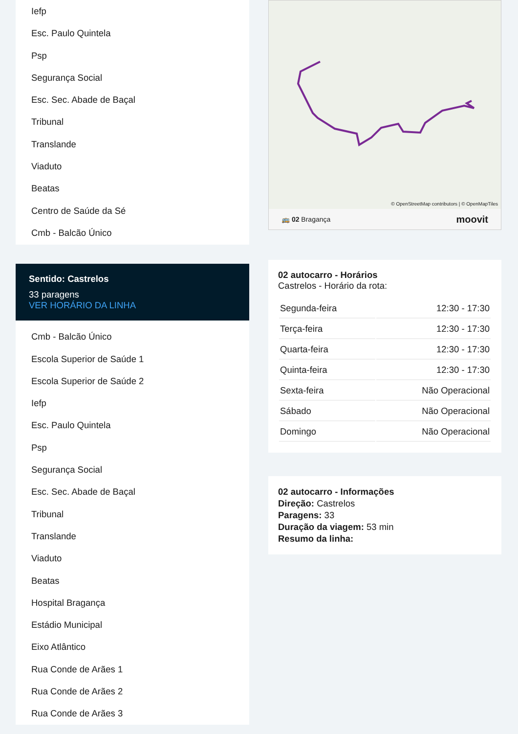Iefp
Esc. Paulo Quintela
Psp
Segurança Social
Esc. Sec. Abade de Baçal
Tribunal
Translande
Viaduto
Beatas
Centro de Saúde da Sé
Cmb - Balcão Único
Sentido: Castrelos
33 paragens
VER HORÁRIO DA LINHA
Cmb - Balcão Único
Escola Superior de Saúde 1
Escola Superior de Saúde 2
Iefp
Esc. Paulo Quintela
Psp
Segurança Social
Esc. Sec. Abade de Baçal
Tribunal
Translande
Viaduto
Beatas
Hospital Bragança
Estádio Municipal
Eixo Atlântico
Rua Conde de Arães 1
Rua Conde de Arães 2
Rua Conde de Arães 3
© OpenStreetMap contributors | © OpenMapTiles
🚌 02 Bragança moovit
02 autocarro - Horários
Castrelos - Horário da rota:
| Segunda-feira | 12:30 - 17:30 |
| Terça-feira | 12:30 - 17:30 |
| Quarta-feira | 12:30 - 17:30 |
| Quinta-feira | 12:30 - 17:30 |
| Sexta-feira | Não Operacional |
| Sábado | Não Operacional |
| Domingo | Não Operacional |
02 autocarro - Informações
Direção: Castrelos
Paragens: 33
Duração da viagem: 53 min
Resumo da linha: